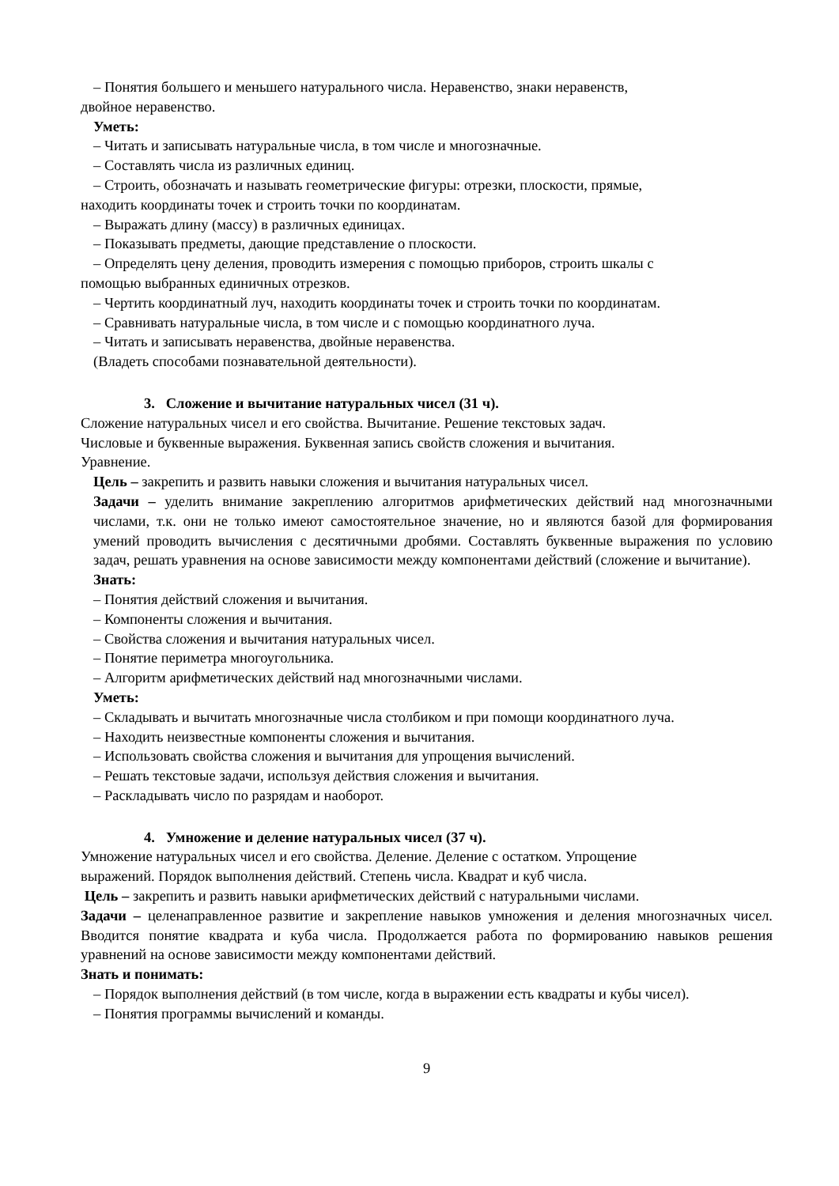– Понятия большего и меньшего натурального числа. Неравенство, знаки неравенств,
двойное неравенство.
Уметь:
– Читать и записывать натуральные числа, в том числе и многозначные.
– Составлять числа из различных единиц.
– Строить, обозначать и называть геометрические фигуры: отрезки, плоскости, прямые,
находить координаты точек и строить точки по координатам.
– Выражать длину (массу) в различных единицах.
– Показывать предметы, дающие представление о плоскости.
– Определять цену деления, проводить измерения с помощью приборов, строить шкалы с
помощью выбранных единичных отрезков.
– Чертить координатный луч, находить координаты точек и строить точки по координатам.
– Сравнивать натуральные числа, в том числе и с помощью координатного луча.
– Читать и записывать неравенства, двойные неравенства.
(Владеть способами познавательной деятельности).
3. Сложение и вычитание натуральных чисел (31 ч).
Сложение натуральных чисел и его свойства. Вычитание. Решение текстовых задач.
Числовые и буквенные выражения. Буквенная запись свойств сложения и вычитания.
Уравнение.
Цель – закрепить и развить навыки сложения и вычитания натуральных чисел.
Задачи – уделить внимание закреплению алгоритмов арифметических действий над многозначными числами, т.к. они не только имеют самостоятельное значение, но и являются базой для формирования умений проводить вычисления с десятичными дробями. Составлять буквенные выражения по условию задач, решать уравнения на основе зависимости между компонентами действий (сложение и вычитание).
Знать:
– Понятия действий сложения и вычитания.
– Компоненты сложения и вычитания.
– Свойства сложения и вычитания натуральных чисел.
– Понятие периметра многоугольника.
– Алгоритм арифметических действий над многозначными числами.
Уметь:
– Складывать и вычитать многозначные числа столбиком и при помощи координатного луча.
– Находить неизвестные компоненты сложения и вычитания.
– Использовать свойства сложения и вычитания для упрощения вычислений.
– Решать текстовые задачи, используя действия сложения и вычитания.
– Раскладывать число по разрядам и наоборот.
4. Умножение и деление натуральных чисел (37 ч).
Умножение натуральных чисел и его свойства. Деление. Деление с остатком. Упрощение
выражений. Порядок выполнения действий. Степень числа. Квадрат и куб числа.
Цель – закрепить и развить навыки арифметических действий с натуральными числами.
Задачи – целенаправленное развитие и закрепление навыков умножения и деления многозначных чисел. Вводится понятие квадрата и куба числа. Продолжается работа по формированию навыков решения уравнений на основе зависимости между компонентами действий.
Знать и понимать:
– Порядок выполнения действий (в том числе, когда в выражении есть квадраты и кубы чисел).
– Понятия программы вычислений и команды.
9